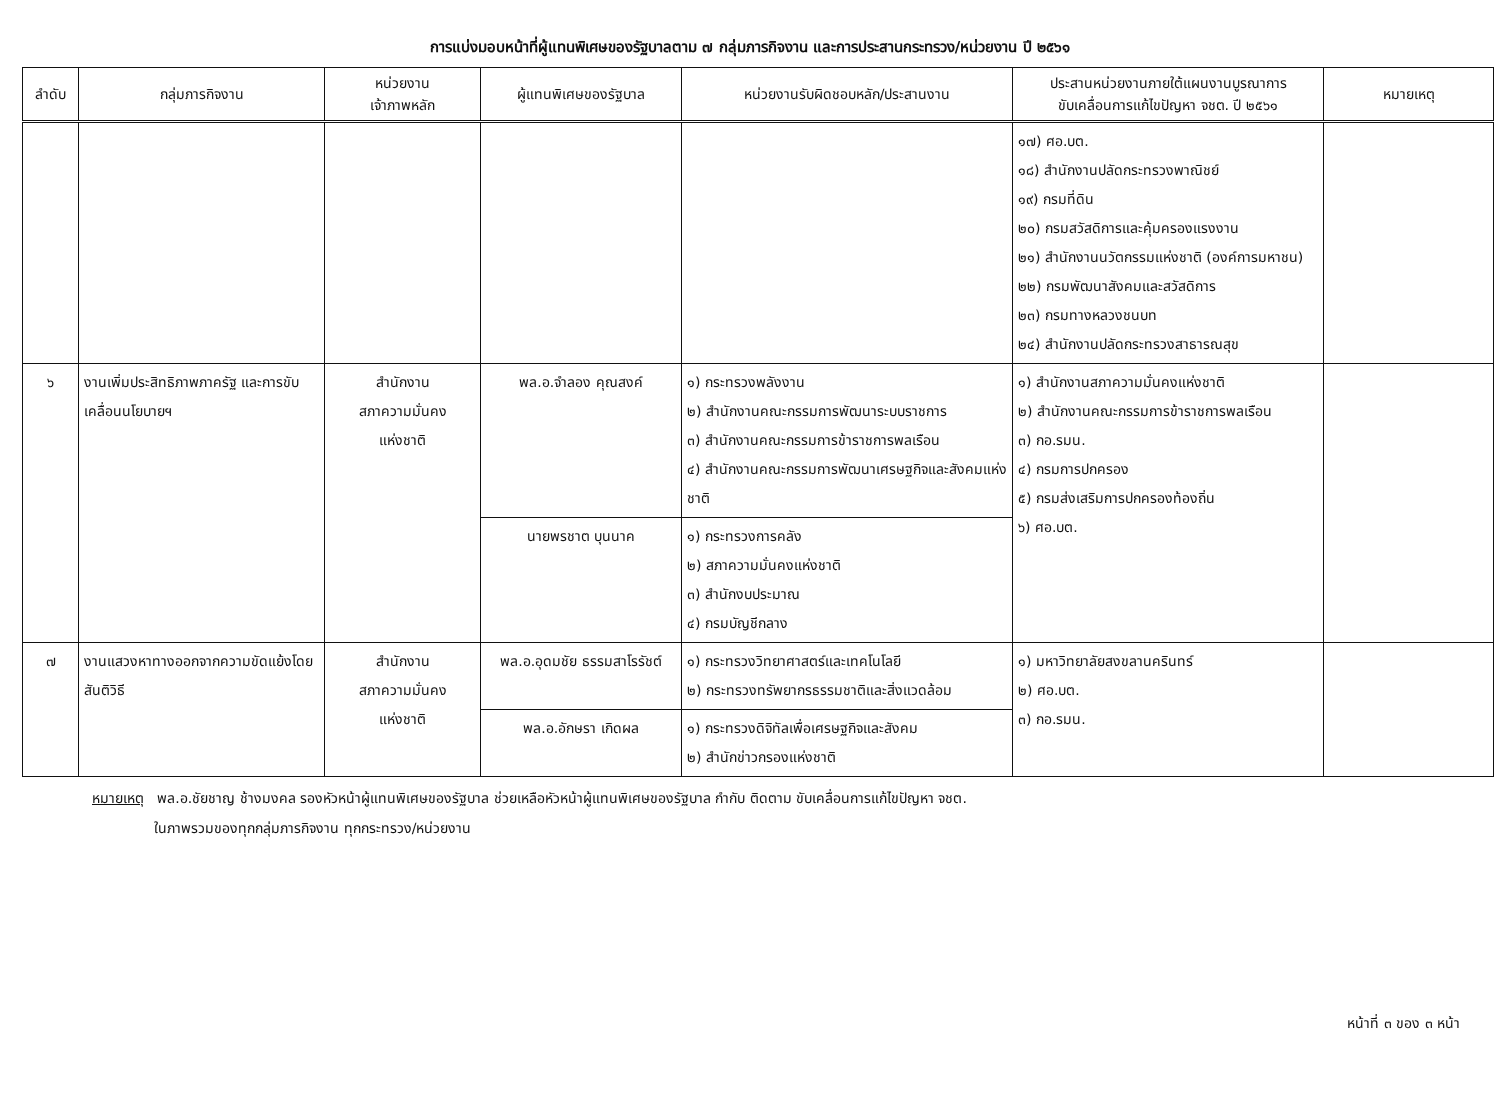การแบ่งมอบหน้าที่ผู้แทนพิเศษของรัฐบาลตาม ๗ กลุ่มภารกิจงาน และการประสานกระทรวง/หน่วยงาน ปี ๒๕๖๑
| ลำดับ | กลุ่มภารกิจงาน | หน่วยงาน เจ้าภาพหลัก | ผู้แทนพิเศษของรัฐบาล | หน่วยงานรับผิดชอบหลัก/ประสานงาน | ประสานหน่วยงานภายใต้แผนงานบูรณาการ ขับเคลื่อนการแก้ไขปัญหา จชต. ปี ๒๕๖๑ | หมายเหตุ |
| --- | --- | --- | --- | --- | --- | --- |
| | | | | | ๑๗) ศอ.บต. ๑๘) สำนักงานปลัดกระทรวงพาณิชย์ ๑๙) กรมที่ดิน ๒๐) กรมสวัสดิการและคุ้มครองแรงงาน ๒๑) สำนักงานนวัตกรรมแห่งชาติ (องค์การมหาชน) ๒๒) กรมพัฒนาสังคมและสวัสดิการ ๒๓) กรมทางหลวงชนบท ๒๔) สำนักงานปลัดกระทรวงสาธารณสุข | |
| ๖ | งานเพิ่มประสิทธิภาพภาครัฐ และการขับเคลื่อนนโยบายฯ | สำนักงาน สภาความมั่นคง แห่งชาติ | พล.อ.จำลอง คุณสงค์ | ๑) กระทรวงพลังงาน ๒) สำนักงานคณะกรรมการพัฒนาระบบราชการ ๓) สำนักงานคณะกรรมการข้าราชการพลเรือน ๔) สำนักงานคณะกรรมการพัฒนาเศรษฐกิจและสังคมแห่งชาติ | ๑) สำนักงานสภาความมั่นคงแห่งชาติ ๒) สำนักงานคณะกรรมการข้าราชการพลเรือน ๓) กอ.รมน. ๔) กรมการปกครอง ๕) กรมส่งเสริมการปกครองท้องถิ่น ๖) ศอ.บต. | |
| | | | นายพรชาต บุนนาค | ๑) กระทรวงการคลัง ๒) สภาความมั่นคงแห่งชาติ ๓) สำนักงบประมาณ ๔) กรมบัญชีกลาง | | |
| ๗ | งานแสวงหาทางออกจากความขัดแย้งโดยสันติวิธี | สำนักงาน สภาความมั่นคง แห่งชาติ | พล.อ.อุดมชัย ธรรมสาโรรัชต์ | ๑) กระทรวงวิทยาศาสตร์และเทคโนโลยี ๒) กระทรวงทรัพยากรธรรมชาติและสิ่งแวดล้อม | ๑) มหาวิทยาลัยสงขลานครินทร์ ๒) ศอ.บต. ๓) กอ.รมน. | |
| | | | พล.อ.อักษรา เกิดผล | ๑) กระทรวงดิจิทัลเพื่อเศรษฐกิจและสังคม ๒) สำนักข่าวกรองแห่งชาติ | | |
หมายเหตุ พล.อ.ชัยชาญ ช้างมงคล รองหัวหน้าผู้แทนพิเศษของรัฐบาล ช่วยเหลือหัวหน้าผู้แทนพิเศษของรัฐบาล กำกับ ติดตาม ขับเคลื่อนการแก้ไขปัญหา จชต.
ในภาพรวมของทุกกลุ่มภารกิจงาน ทุกกระทรวง/หน่วยงาน
หน้าที่ ๓ ของ ๓ หน้า